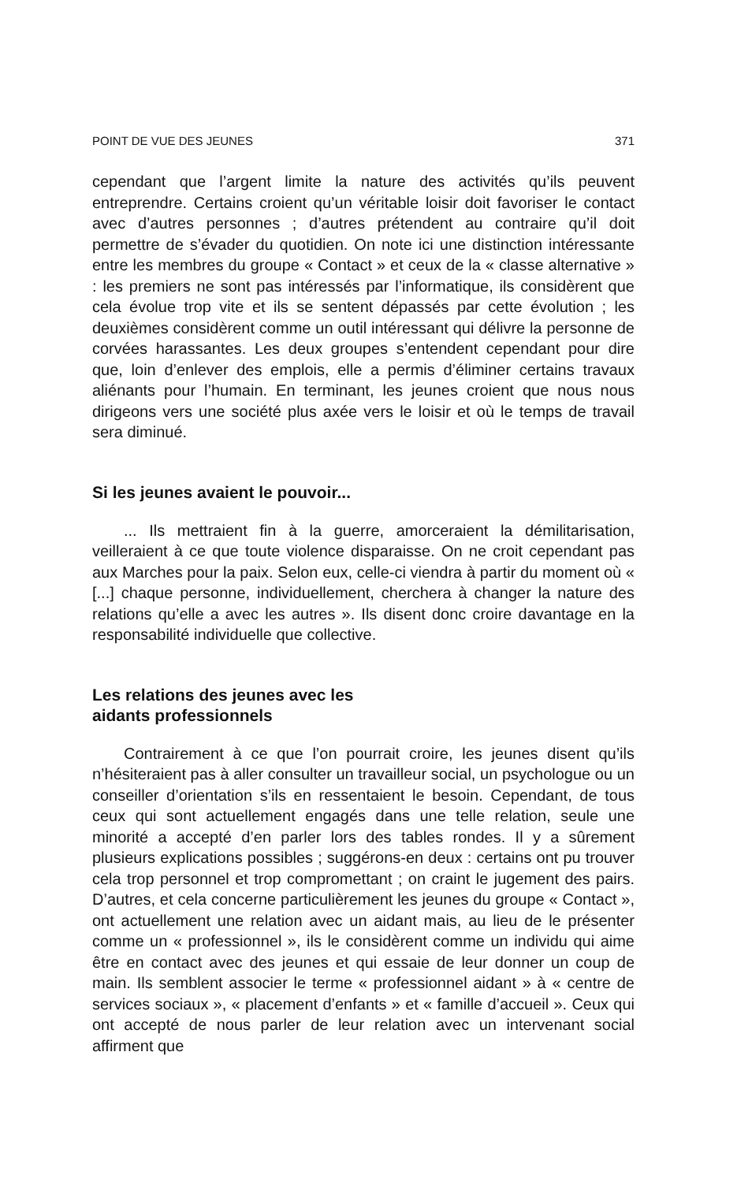POINT DE VUE DES JEUNES 371
cependant que l’argent limite la nature des activités qu’ils peuvent entreprendre. Certains croient qu’un véritable loisir doit favoriser le contact avec d’autres personnes ; d’autres prétendent au contraire qu’il doit permettre de s’évader du quotidien. On note ici une distinction intéressante entre les membres du groupe « Contact » et ceux de la « classe alternative » : les premiers ne sont pas intéressés par l’informatique, ils considèrent que cela évolue trop vite et ils se sentent dépassés par cette évolution ; les deuxièmes considèrent comme un outil intéressant qui délivre la personne de corvées harassantes. Les deux groupes s’entendent cependant pour dire que, loin d’enlever des emplois, elle a permis d’éliminer certains travaux aliénants pour l’humain. En terminant, les jeunes croient que nous nous dirigeons vers une société plus axée vers le loisir et où le temps de travail sera diminué.
Si les jeunes avaient le pouvoir...
... Ils mettraient fin à la guerre, amorceraient la démilitarisation, veilleraient à ce que toute violence disparaisse. On ne croit cependant pas aux Marches pour la paix. Selon eux, celle-ci viendra à partir du moment où « [...] chaque personne, individuellement, cherchera à changer la nature des relations qu’elle a avec les autres ». Ils disent donc croire davantage en la responsabilité individuelle que collective.
Les relations des jeunes avec les
aidants professionnels
Contrairement à ce que l’on pourrait croire, les jeunes disent qu’ils n’hésiteraient pas à aller consulter un travailleur social, un psychologue ou un conseiller d’orientation s’ils en ressentaient le besoin. Cependant, de tous ceux qui sont actuellement engagés dans une telle relation, seule une minorité a accepté d’en parler lors des tables rondes. Il y a sûrement plusieurs explications possibles ; suggérons-en deux : certains ont pu trouver cela trop personnel et trop compromettant ; on craint le jugement des pairs. D’autres, et cela concerne particulièrement les jeunes du groupe « Contact », ont actuellement une relation avec un aidant mais, au lieu de le présenter comme un « professionnel », ils le considèrent comme un individu qui aime être en contact avec des jeunes et qui essaie de leur donner un coup de main. Ils semblent associer le terme « professionnel aidant » à « centre de services sociaux », « placement d’enfants » et « famille d’accueil ». Ceux qui ont accepté de nous parler de leur relation avec un intervenant social affirment que